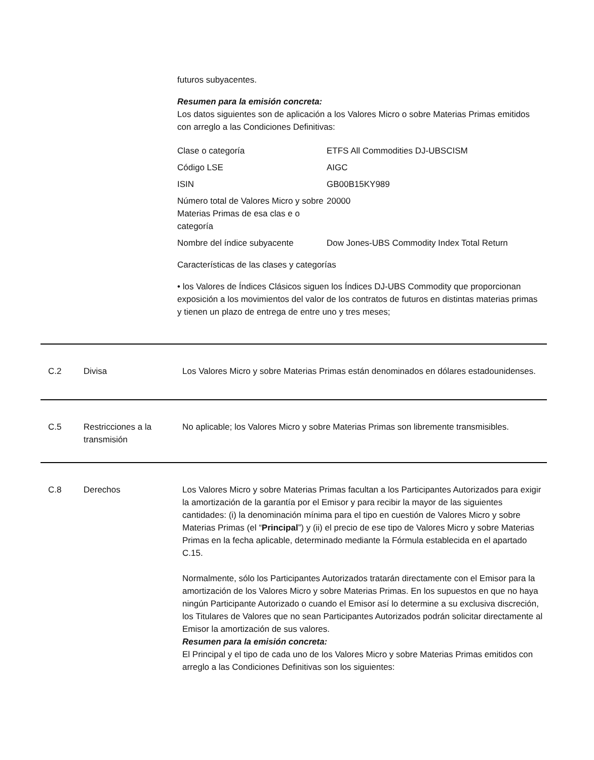futuros subyacentes.
Resumen para la emisión concreta:
Los datos siguientes son de aplicación a los Valores Micro o sobre Materias Primas emitidos con arreglo a las Condiciones Definitivas:
| Clase o categoría | ETFS All Commodities DJ-UBSCISM |
| Código LSE | AIGC |
| ISIN | GB00B15KY989 |
| Número total de Valores Micro y sobre Materias Primas de esa clas e o categoría | 20000 |
| Nombre del índice subyacente | Dow Jones-UBS Commodity Index Total Return |
Características de las clases y categorías
• los Valores de Índices Clásicos siguen los Índices DJ-UBS Commodity que proporcionan exposición a los movimientos del valor de los contratos de futuros en distintas materias primas y tienen un plazo de entrega de entre uno y tres meses;
C.2 Divisa Los Valores Micro y sobre Materias Primas están denominados en dólares estadounidenses.
C.5 Restricciones a la transmisión
No aplicable; los Valores Micro y sobre Materias Primas son libremente transmisibles.
C.8 Derechos Los Valores Micro y sobre Materias Primas facultan a los Participantes Autorizados para exigir la amortización de la garantía por el Emisor y para recibir la mayor de las siguientes cantidades: (i) la denominación mínima para el tipo en cuestión de Valores Micro y sobre Materias Primas (el “Principal”) y (ii) el precio de ese tipo de Valores Micro y sobre Materias Primas en la fecha aplicable, determinado mediante la Fórmula establecida en el apartado C.15.
Normalmente, sólo los Participantes Autorizados tratarán directamente con el Emisor para la amortización de los Valores Micro y sobre Materias Primas. En los supuestos en que no haya ningún Participante Autorizado o cuando el Emisor así lo determine a su exclusiva discreción, los Titulares de Valores que no sean Participantes Autorizados podrán solicitar directamente al Emisor la amortización de sus valores.
Resumen para la emisión concreta:
El Principal y el tipo de cada uno de los Valores Micro y sobre Materias Primas emitidos con arreglo a las Condiciones Definitivas son los siguientes: